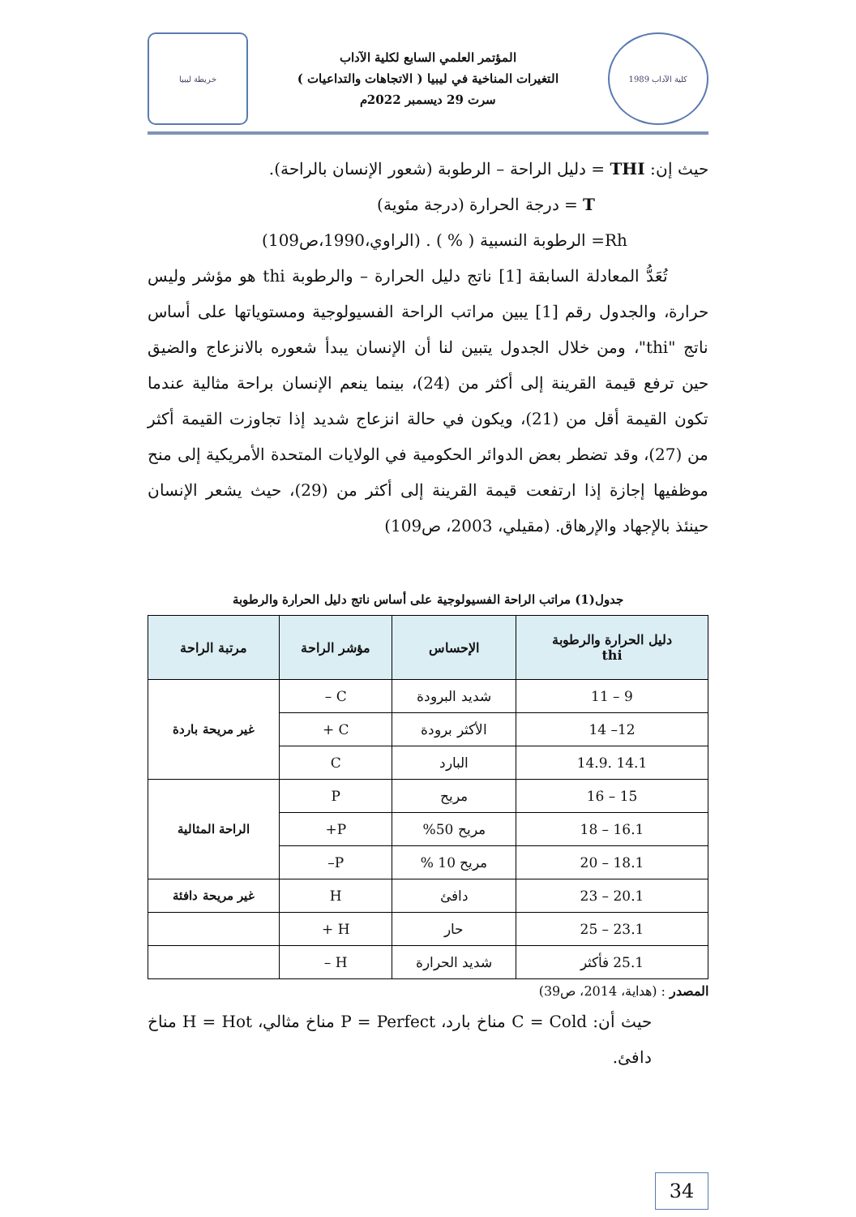كلية الآداب 1989
المؤتمر العلمي السابع لكلية الآداب
التغيرات المناخية في ليبيا ( الاتجاهات والتداعيات )
سرت 29 ديسمبر 2022م
خريطة ليبيا
حيث إن: THI = دليل الراحة – الرطوبة (شعور الإنسان بالراحة).
T = درجة الحرارة (درجة مئوية)
Rh= الرطوبة النسبية ( % ) . (الراوي،1990،ص109)
تُعَدُّ المعادلة السابقة [1] ناتج دليل الحرارة – والرطوبة thi هو مؤشر وليس حرارة، والجدول رقم [1] يبين مراتب الراحة الفسيولوجية ومستوياتها على أساس ناتج "thi"، ومن خلال الجدول يتبين لنا أن الإنسان يبدأ شعوره بالانزعاج والضيق حين ترفع قيمة القرينة إلى أكثر من (24)، بينما ينعم الإنسان براحة مثالية عندما تكون القيمة أقل من (21)، ويكون في حالة انزعاج شديد إذا تجاوزت القيمة أكثر من (27)، وقد تضطر بعض الدوائر الحكومية في الولايات المتحدة الأمريكية إلى منح موظفيها إجازة إذا ارتفعت قيمة القرينة إلى أكثر من (29)، حيث يشعر الإنسان حينئذ بالإجهاد والإرهاق. (مقيلي، 2003، ص109)
جدول(1) مراتب الراحة الفسيولوجية على أساس ناتج دليل الحرارة والرطوبة
| دليل الحرارة والرطوبة thi | الإحساس | مؤشر الراحة | مرتبة الراحة |
| --- | --- | --- | --- |
| 9 – 11 | شديد البرودة | C – | غير مريحة باردة |
| 12– 14 | الأكثر برودة | C + | |
| 14.1 .14.9 | البارد | C | |
| 15 – 16 | مريح | P | الراحة المثالية |
| 16.1 – 18 | مريح 50% | P+ | |
| 18.1 – 20 | مريح 10 % | P– | |
| 20.1 – 23 | دافئ | H | غير مريحة دافئة |
| 23.1 – 25 | حار | H + | |
| 25.1 فأكثر | شديد الحرارة | H – | |
المصدر : (هداية، 2014، ص39)
حيث أن: C = Cold مناخ بارد، P = Perfect مناخ مثالي، H = Hot مناخ دافئ.
34